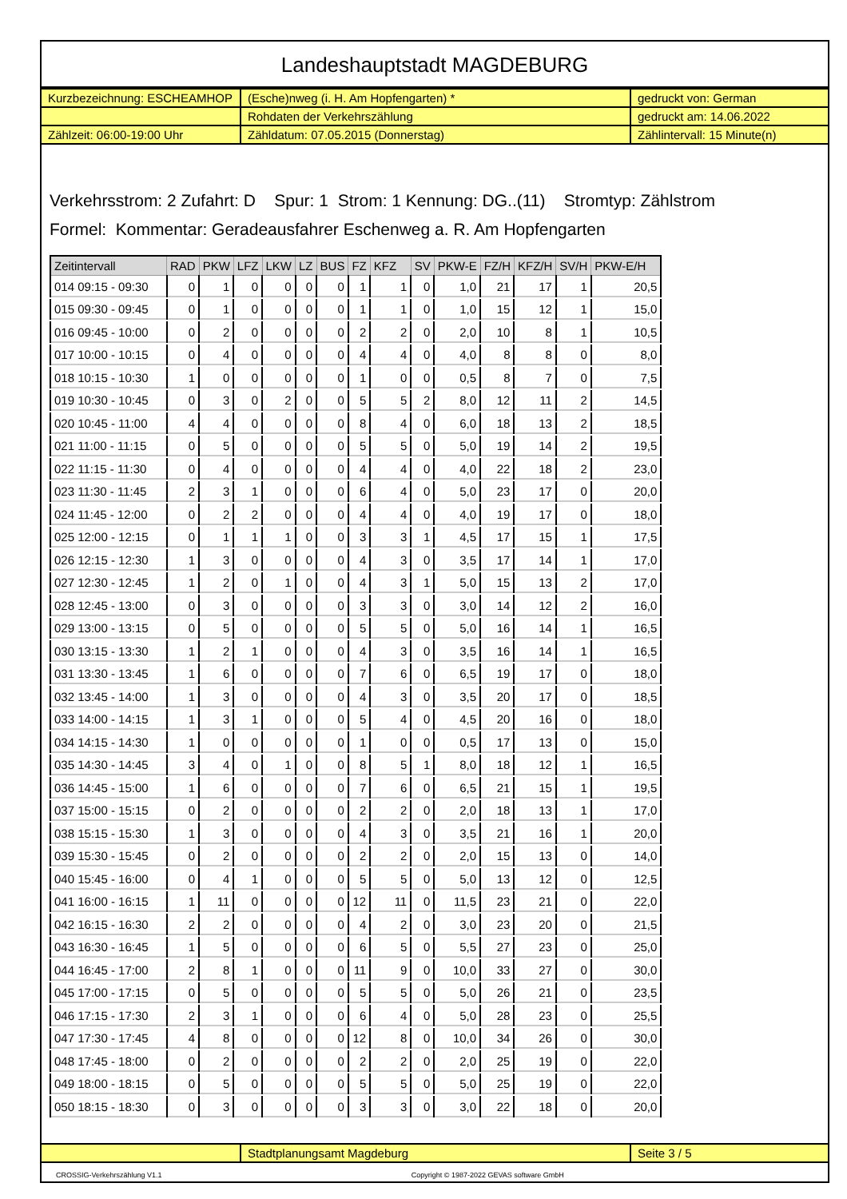Landeshauptstadt MAGDEBURG
| Kurzbezeichnung: ESCHEAMHOP | (Esche)nweg (i. H. Am Hopfengarten) * | gedruckt von: German |
| | Rohdaten der Verkehrszählung | gedruckt am: 14.06.2022 |
| Zählzeit: 06:00-19:00 Uhr | Zähldatum: 07.05.2015 (Donnerstag) | Zählintervall: 15 Minute(n) |
Verkehrsstrom: 2 Zufahrt: D Spur: 1 Strom: 1 Kennung: DG..(11) Stromtyp: Zählstrom
Formel: Kommentar: Geradeausfahrer Eschenweg a. R. Am Hopfengarten
| Zeitintervall | RAD | PKW | LFZ | LKW | LZ | BUS | FZ | KFZ | SV | PKW-E | FZ/H | KFZ/H | SV/H | PKW-E/H |
| --- | --- | --- | --- | --- | --- | --- | --- | --- | --- | --- | --- | --- | --- | --- |
| 014 09:15 - 09:30 | 0 | 1 | 0 | 0 | 0 | 0 | 1 | 1 | 0 | 1,0 | 21 | 17 | 1 | 20,5 |
| 015 09:30 - 09:45 | 0 | 1 | 0 | 0 | 0 | 0 | 1 | 1 | 0 | 1,0 | 15 | 12 | 1 | 15,0 |
| 016 09:45 - 10:00 | 0 | 2 | 0 | 0 | 0 | 0 | 2 | 2 | 0 | 2,0 | 10 | 8 | 1 | 10,5 |
| 017 10:00 - 10:15 | 0 | 4 | 0 | 0 | 0 | 0 | 4 | 4 | 0 | 4,0 | 8 | 8 | 0 | 8,0 |
| 018 10:15 - 10:30 | 1 | 0 | 0 | 0 | 0 | 0 | 1 | 0 | 0 | 0,5 | 8 | 7 | 0 | 7,5 |
| 019 10:30 - 10:45 | 0 | 3 | 0 | 2 | 0 | 0 | 5 | 5 | 2 | 8,0 | 12 | 11 | 2 | 14,5 |
| 020 10:45 - 11:00 | 4 | 4 | 0 | 0 | 0 | 0 | 8 | 4 | 0 | 6,0 | 18 | 13 | 2 | 18,5 |
| 021 11:00 - 11:15 | 0 | 5 | 0 | 0 | 0 | 0 | 5 | 5 | 0 | 5,0 | 19 | 14 | 2 | 19,5 |
| 022 11:15 - 11:30 | 0 | 4 | 0 | 0 | 0 | 0 | 4 | 4 | 0 | 4,0 | 22 | 18 | 2 | 23,0 |
| 023 11:30 - 11:45 | 2 | 3 | 1 | 0 | 0 | 0 | 6 | 4 | 0 | 5,0 | 23 | 17 | 0 | 20,0 |
| 024 11:45 - 12:00 | 0 | 2 | 2 | 0 | 0 | 0 | 4 | 4 | 0 | 4,0 | 19 | 17 | 0 | 18,0 |
| 025 12:00 - 12:15 | 0 | 1 | 1 | 1 | 0 | 0 | 3 | 3 | 1 | 4,5 | 17 | 15 | 1 | 17,5 |
| 026 12:15 - 12:30 | 1 | 3 | 0 | 0 | 0 | 0 | 4 | 3 | 0 | 3,5 | 17 | 14 | 1 | 17,0 |
| 027 12:30 - 12:45 | 1 | 2 | 0 | 1 | 0 | 0 | 4 | 3 | 1 | 5,0 | 15 | 13 | 2 | 17,0 |
| 028 12:45 - 13:00 | 0 | 3 | 0 | 0 | 0 | 0 | 3 | 3 | 0 | 3,0 | 14 | 12 | 2 | 16,0 |
| 029 13:00 - 13:15 | 0 | 5 | 0 | 0 | 0 | 0 | 5 | 5 | 0 | 5,0 | 16 | 14 | 1 | 16,5 |
| 030 13:15 - 13:30 | 1 | 2 | 1 | 0 | 0 | 0 | 4 | 3 | 0 | 3,5 | 16 | 14 | 1 | 16,5 |
| 031 13:30 - 13:45 | 1 | 6 | 0 | 0 | 0 | 0 | 7 | 6 | 0 | 6,5 | 19 | 17 | 0 | 18,0 |
| 032 13:45 - 14:00 | 1 | 3 | 0 | 0 | 0 | 0 | 4 | 3 | 0 | 3,5 | 20 | 17 | 0 | 18,5 |
| 033 14:00 - 14:15 | 1 | 3 | 1 | 0 | 0 | 0 | 5 | 4 | 0 | 4,5 | 20 | 16 | 0 | 18,0 |
| 034 14:15 - 14:30 | 1 | 0 | 0 | 0 | 0 | 0 | 1 | 0 | 0 | 0,5 | 17 | 13 | 0 | 15,0 |
| 035 14:30 - 14:45 | 3 | 4 | 0 | 1 | 0 | 0 | 8 | 5 | 1 | 8,0 | 18 | 12 | 1 | 16,5 |
| 036 14:45 - 15:00 | 1 | 6 | 0 | 0 | 0 | 0 | 7 | 6 | 0 | 6,5 | 21 | 15 | 1 | 19,5 |
| 037 15:00 - 15:15 | 0 | 2 | 0 | 0 | 0 | 0 | 2 | 2 | 0 | 2,0 | 18 | 13 | 1 | 17,0 |
| 038 15:15 - 15:30 | 1 | 3 | 0 | 0 | 0 | 0 | 4 | 3 | 0 | 3,5 | 21 | 16 | 1 | 20,0 |
| 039 15:30 - 15:45 | 0 | 2 | 0 | 0 | 0 | 0 | 2 | 2 | 0 | 2,0 | 15 | 13 | 0 | 14,0 |
| 040 15:45 - 16:00 | 0 | 4 | 1 | 0 | 0 | 0 | 5 | 5 | 0 | 5,0 | 13 | 12 | 0 | 12,5 |
| 041 16:00 - 16:15 | 1 | 11 | 0 | 0 | 0 | 0 | 12 | 11 | 0 | 11,5 | 23 | 21 | 0 | 22,0 |
| 042 16:15 - 16:30 | 2 | 2 | 0 | 0 | 0 | 0 | 4 | 2 | 0 | 3,0 | 23 | 20 | 0 | 21,5 |
| 043 16:30 - 16:45 | 1 | 5 | 0 | 0 | 0 | 0 | 6 | 5 | 0 | 5,5 | 27 | 23 | 0 | 25,0 |
| 044 16:45 - 17:00 | 2 | 8 | 1 | 0 | 0 | 0 | 11 | 9 | 0 | 10,0 | 33 | 27 | 0 | 30,0 |
| 045 17:00 - 17:15 | 0 | 5 | 0 | 0 | 0 | 0 | 5 | 5 | 0 | 5,0 | 26 | 21 | 0 | 23,5 |
| 046 17:15 - 17:30 | 2 | 3 | 1 | 0 | 0 | 0 | 6 | 4 | 0 | 5,0 | 28 | 23 | 0 | 25,5 |
| 047 17:30 - 17:45 | 4 | 8 | 0 | 0 | 0 | 0 | 12 | 8 | 0 | 10,0 | 34 | 26 | 0 | 30,0 |
| 048 17:45 - 18:00 | 0 | 2 | 0 | 0 | 0 | 0 | 2 | 2 | 0 | 2,0 | 25 | 19 | 0 | 22,0 |
| 049 18:00 - 18:15 | 0 | 5 | 0 | 0 | 0 | 0 | 5 | 5 | 0 | 5,0 | 25 | 19 | 0 | 22,0 |
| 050 18:15 - 18:30 | 0 | 3 | 0 | 0 | 0 | 0 | 3 | 3 | 0 | 3,0 | 22 | 18 | 0 | 20,0 |
| | Stadtplanungsamt Magdeburg | Seite 3 / 5 |
CROSSIG-Verkehrszählung V1.1 Copyright © 1987-2022 GEVAS software GmbH